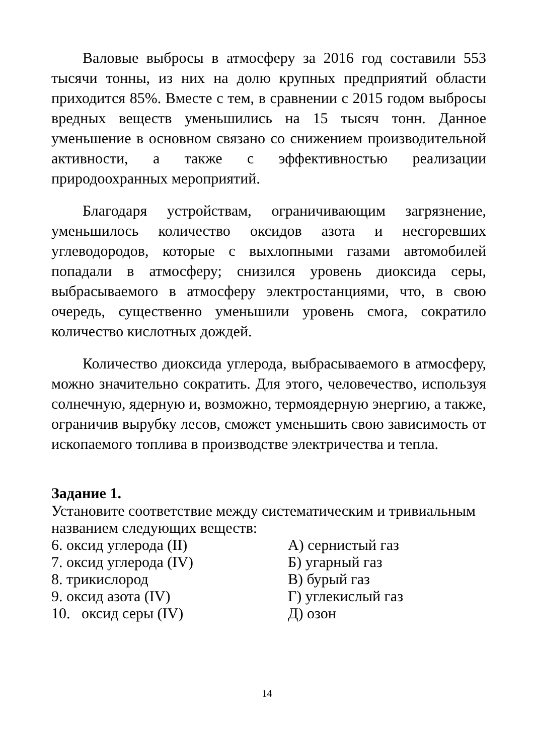Валовые выбросы в атмосферу за 2016 год составили 553 тысячи тонны, из них на долю крупных предприятий области приходится 85%. Вместе с тем, в сравнении с 2015 годом выбросы вредных веществ уменьшились на 15 тысяч тонн. Данное уменьшение в основном связано со снижением производительной активности, а также с эффективностью реализации природоохранных мероприятий.
Благодаря устройствам, ограничивающим загрязнение, уменьшилось количество оксидов азота и несгоревших углеводородов, которые с выхлопными газами автомобилей попадали в атмосферу; снизился уровень диоксида серы, выбрасываемого в атмосферу электростанциями, что, в свою очередь, существенно уменьшили уровень смога, сократило количество кислотных дождей.
Количество диоксида углерода, выбрасываемого в атмосферу, можно значительно сократить. Для этого, человечество, используя солнечную, ядерную и, возможно, термоядерную энергию, а также, ограничив вырубку лесов, сможет уменьшить свою зависимость от ископаемого топлива в производстве электричества и тепла.
Задание 1.
Установите соответствие между систематическим и тривиальным названием следующих веществ:
6. оксид углерода (II) А) сернистый газ
7. оксид углерода (IV) Б) угарный газ
8. трикислород В) бурый газ
9. оксид азота (IV) Г) углекислый газ
10. оксид серы (IV) Д) озон
14